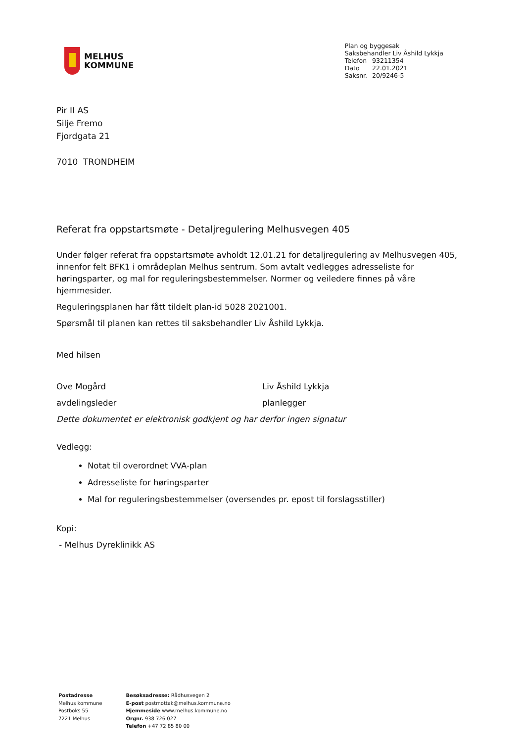MELHUS
KOMMUNE
Plan og byggesak
Saksbehandler Liv Åshild Lykkja
| Telefon | 93211354 |
| Dato | 22.01.2021 |
| Saksnr. | 20/9246-5 |
Pir II AS
Silje Fremo
Fjordgata 21
7010 TRONDHEIM
Referat fra oppstartsmøte - Detaljregulering Melhusvegen 405
Under følger referat fra oppstartsmøte avholdt 12.01.21 for detaljregulering av Melhusvegen 405, innenfor felt BFK1 i områdeplan Melhus sentrum. Som avtalt vedlegges adresseliste for høringsparter, og mal for reguleringsbestemmelser. Normer og veiledere finnes på våre hjemmesider.
Reguleringsplanen har fått tildelt plan-id 5028 2021001.
Spørsmål til planen kan rettes til saksbehandler Liv Åshild Lykkja.
Med hilsen
Ove Mogård
avdelingsleder
Liv Åshild Lykkja
planlegger
Dette dokumentet er elektronisk godkjent og har derfor ingen signatur
Vedlegg:
Notat til overordnet VVA-plan
Adresseliste for høringsparter
Mal for reguleringsbestemmelser (oversendes pr. epost til forslagsstiller)
Kopi:
- Melhus Dyreklinikk AS
Postadresse
Melhus kommune
Postboks 55
7221 Melhus
Besøksadresse: Rådhusvegen 2
E-post postmottak@melhus.kommune.no
Hjemmeside www.melhus.kommune.no
Orgnr. 938 726 027
Telefon +47 72 85 80 00